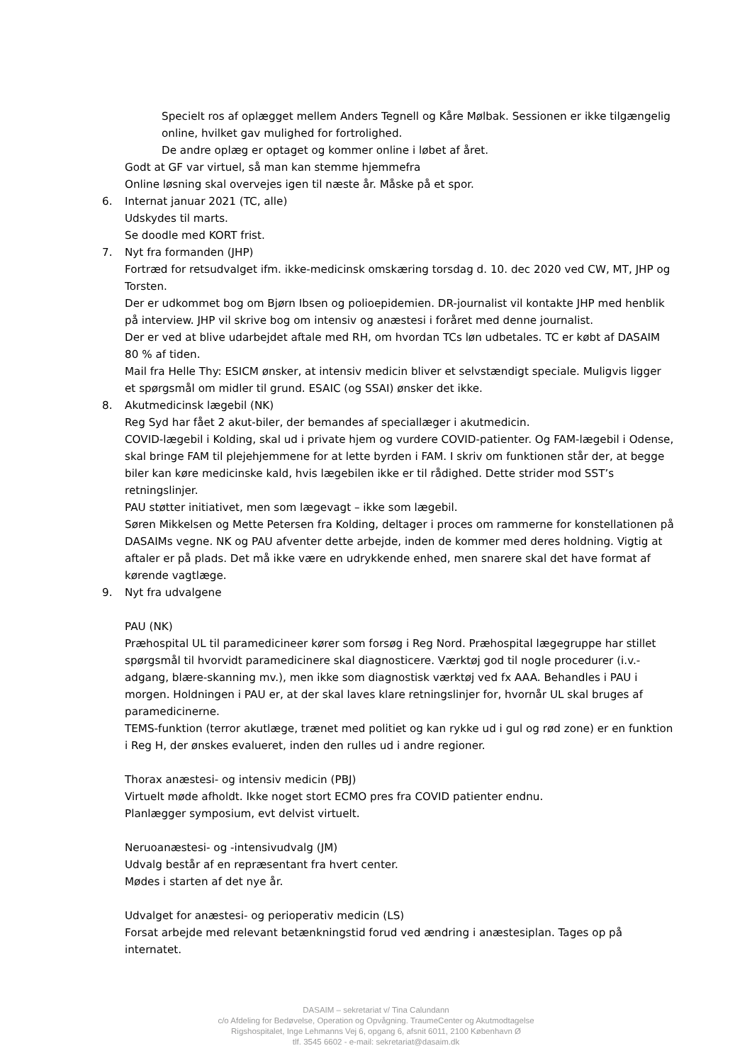Specielt ros af oplægget mellem Anders Tegnell og Kåre Mølbak. Sessionen er ikke tilgængelig online, hvilket gav mulighed for fortrolighed.
De andre oplæg er optaget og kommer online i løbet af året.
Godt at GF var virtuel, så man kan stemme hjemmefra
Online løsning skal overvejes igen til næste år. Måske på et spor.
6. Internat januar 2021 (TC, alle)
Udskydes til marts.
Se doodle med KORT frist.
7. Nyt fra formanden (JHP)
Fortræd for retsudvalget ifm. ikke-medicinsk omskæring torsdag d. 10. dec 2020 ved CW, MT, JHP og Torsten.
Der er udkommet bog om Bjørn Ibsen og polioepidemien. DR-journalist vil kontakte JHP med henblik på interview. JHP vil skrive bog om intensiv og anæstesi i foråret med denne journalist.
Der er ved at blive udarbejdet aftale med RH, om hvordan TCs løn udbetales. TC er købt af DASAIM 80 % af tiden.
Mail fra Helle Thy: ESICM ønsker, at intensiv medicin bliver et selvstændigt speciale. Muligvis ligger et spørgsmål om midler til grund. ESAIC (og SSAI) ønsker det ikke.
8. Akutmedicinsk lægebil (NK)
Reg Syd har fået 2 akut-biler, der bemandes af speciallæger i akutmedicin.
COVID-lægebil i Kolding, skal ud i private hjem og vurdere COVID-patienter. Og FAM-lægebil i Odense, skal bringe FAM til plejehjemmene for at lette byrden i FAM. I skriv om funktionen står der, at begge biler kan køre medicinske kald, hvis lægebilen ikke er til rådighed. Dette strider mod SST’s retningslinjer.
PAU støtter initiativet, men som lægevagt – ikke som lægebil.
Søren Mikkelsen og Mette Petersen fra Kolding, deltager i proces om rammerne for konstellationen på DASAIMs vegne. NK og PAU afventer dette arbejde, inden de kommer med deres holdning. Vigtig at aftaler er på plads. Det må ikke være en udrykkende enhed, men snarere skal det have format af kørende vagtlæge.
9. Nyt fra udvalgene
PAU (NK)
Præhospital UL til paramedicineer kører som forsøg i Reg Nord. Præhospital lægegruppe har stillet spørgsmål til hvorvidt paramedicinere skal diagnosticere. Værktøj god til nogle procedurer (i.v.-adgang, blære-skanning mv.), men ikke som diagnostisk værktøj ved fx AAA. Behandles i PAU i morgen. Holdningen i PAU er, at der skal laves klare retningslinjer for, hvornår UL skal bruges af paramedicinerne.
TEMS-funktion (terror akutlæge, trænet med politiet og kan rykke ud i gul og rød zone) er en funktion i Reg H, der ønskes evalueret, inden den rulles ud i andre regioner.
Thorax anæstesi- og intensiv medicin (PBJ)
Virtuelt møde afholdt. Ikke noget stort ECMO pres fra COVID patienter endnu.
Planlægger symposium, evt delvist virtuelt.
Neruoanæstesi- og -intensivudvalg (JM)
Udvalg består af en repræsentant fra hvert center.
Mødes i starten af det nye år.
Udvalget for anæstesi- og perioperativ medicin (LS)
Forsat arbejde med relevant betænkningstid forud ved ændring i anæstesiplan. Tages op på internatet.
DASAIM – sekretariat v/ Tina Calundann
c/o Afdeling for Bedøvelse, Operation og Opvågning. TraumeCenter og Akutmodtagelse
Rigshospitalet, Inge Lehmanns Vej 6, opgang 6, afsnit 6011, 2100 København Ø
tlf. 3545 6602 - e-mail: sekretariat@dasaim.dk